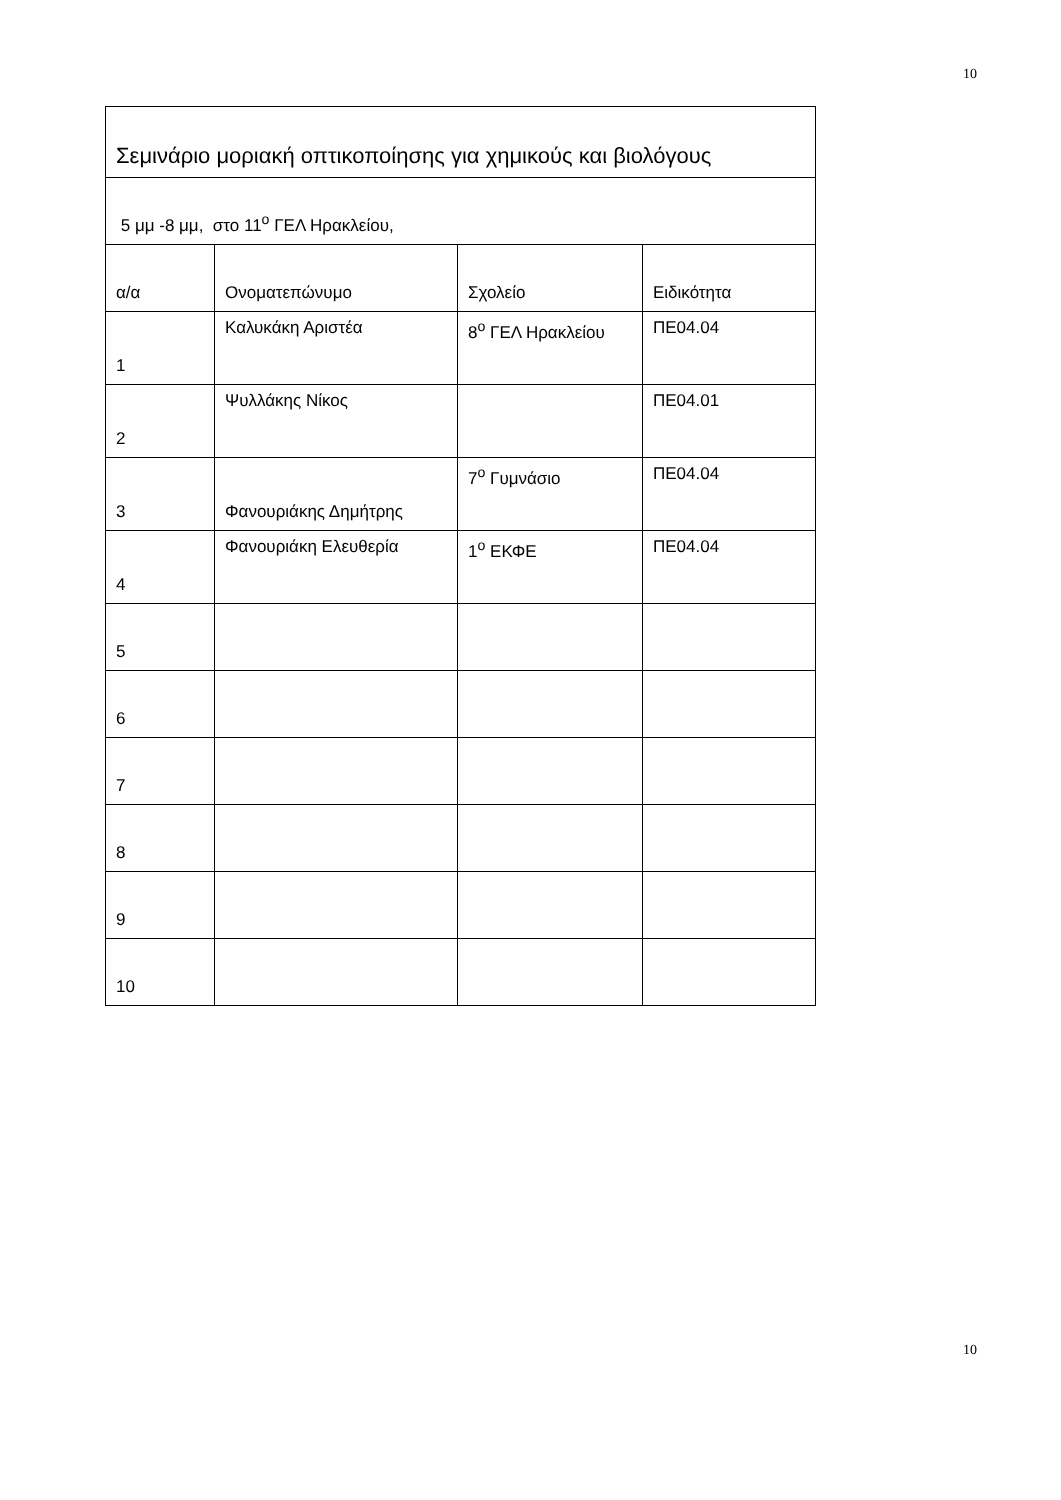10
| Σεμινάριο μοριακή οπτικοποίησης για χημικούς και βιολόγους | | | |
| 5 μμ -8 μμ, στο 11<sup>ο</sup> ΓΕΛ Ηρακλείου, | | | |
| α/α | Ονοματεπώνυμο | Σχολείο | Ειδικότητα |
| 1 | Καλυκάκη Αριστέα | 8<sup>ο</sup> ΓΕΛ Ηρακλείου | ΠΕ04.04 |
| 2 | Ψυλλάκης Νίκος | | ΠΕ04.01 |
| 3 | Φανουριάκης Δημήτρης | 7<sup>ο</sup> Γυμνάσιο | ΠΕ04.04 |
| 4 | Φανουριάκη Ελευθερία | 1<sup>ο</sup> ΕΚΦΕ | ΠΕ04.04 |
| 5 | | | |
| 6 | | | |
| 7 | | | |
| 8 | | | |
| 9 | | | |
| 10 | | | |
10